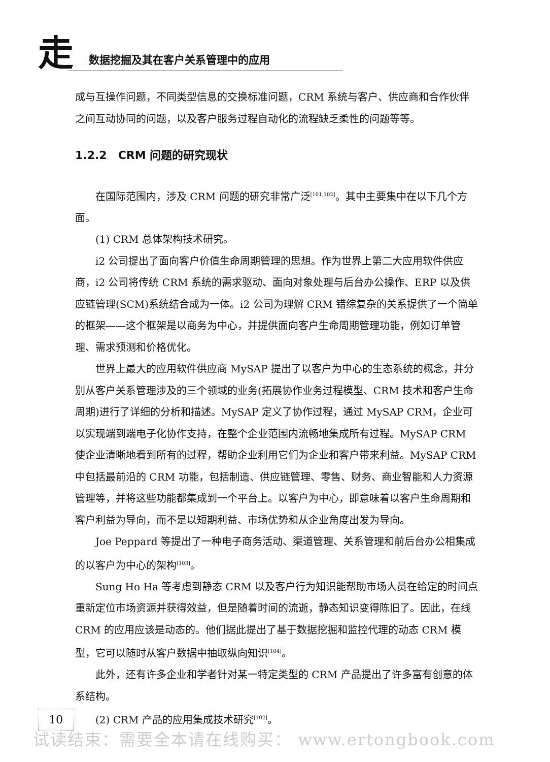走
数据挖掘及其在客户关系管理中的应用
成与互操作问题，不同类型信息的交换标准问题，CRM 系统与客户、供应商和合作伙伴之间互动协同的问题，以及客户服务过程自动化的流程缺乏柔性的问题等等。
1.2.2　CRM 问题的研究现状
在国际范围内，涉及 CRM 问题的研究非常广泛<sup>[101,102]</sup>。其中主要集中在以下几个方面。
(1) CRM 总体架构技术研究。
i2 公司提出了面向客户价值生命周期管理的思想。作为世界上第二大应用软件供应商，i2 公司将传统 CRM 系统的需求驱动、面向对象处理与后台办公操作、ERP 以及供应链管理(SCM)系统结合成为一体。i2 公司为理解 CRM 错综复杂的关系提供了一个简单的框架——这个框架是以商务为中心，并提供面向客户生命周期管理功能，例如订单管理、需求预测和价格优化。
世界上最大的应用软件供应商 MySAP 提出了以客户为中心的生态系统的概念，并分别从客户关系管理涉及的三个领域的业务(拓展协作业务过程模型、CRM 技术和客户生命周期)进行了详细的分析和描述。MySAP 定义了协作过程，通过 MySAP CRM，企业可以实现端到端电子化协作支持，在整个企业范围内流畅地集成所有过程。MySAP CRM 使企业清晰地看到所有的过程，帮助企业利用它们为企业和客户带来利益。MySAP CRM 中包括最前沿的 CRM 功能，包括制造、供应链管理、零售、财务、商业智能和人力资源管理等，并将这些功能都集成到一个平台上。以客户为中心，即意味着以客户生命周期和客户利益为导向，而不是以短期利益、市场优势和从企业角度出发为导向。
Joe Peppard 等提出了一种电子商务活动、渠道管理、关系管理和前后台办公相集成的以客户为中心的架构<sup>[103]</sup>。
Sung Ho Ha 等考虑到静态 CRM 以及客户行为知识能帮助市场人员在给定的时间点重新定位市场资源并获得效益，但是随着时间的流逝，静态知识变得陈旧了。因此，在线 CRM 的应用应该是动态的。他们据此提出了基于数据挖掘和监控代理的动态 CRM 模型，它可以随时从客户数据中抽取纵向知识<sup>[104]</sup>。
此外，还有许多企业和学者针对某一特定类型的 CRM 产品提出了许多富有创意的体系结构。
(2) CRM 产品的应用集成技术研究<sup>[102]</sup>。
10
试读结束：需要全本请在线购买： www.ertongbook.com